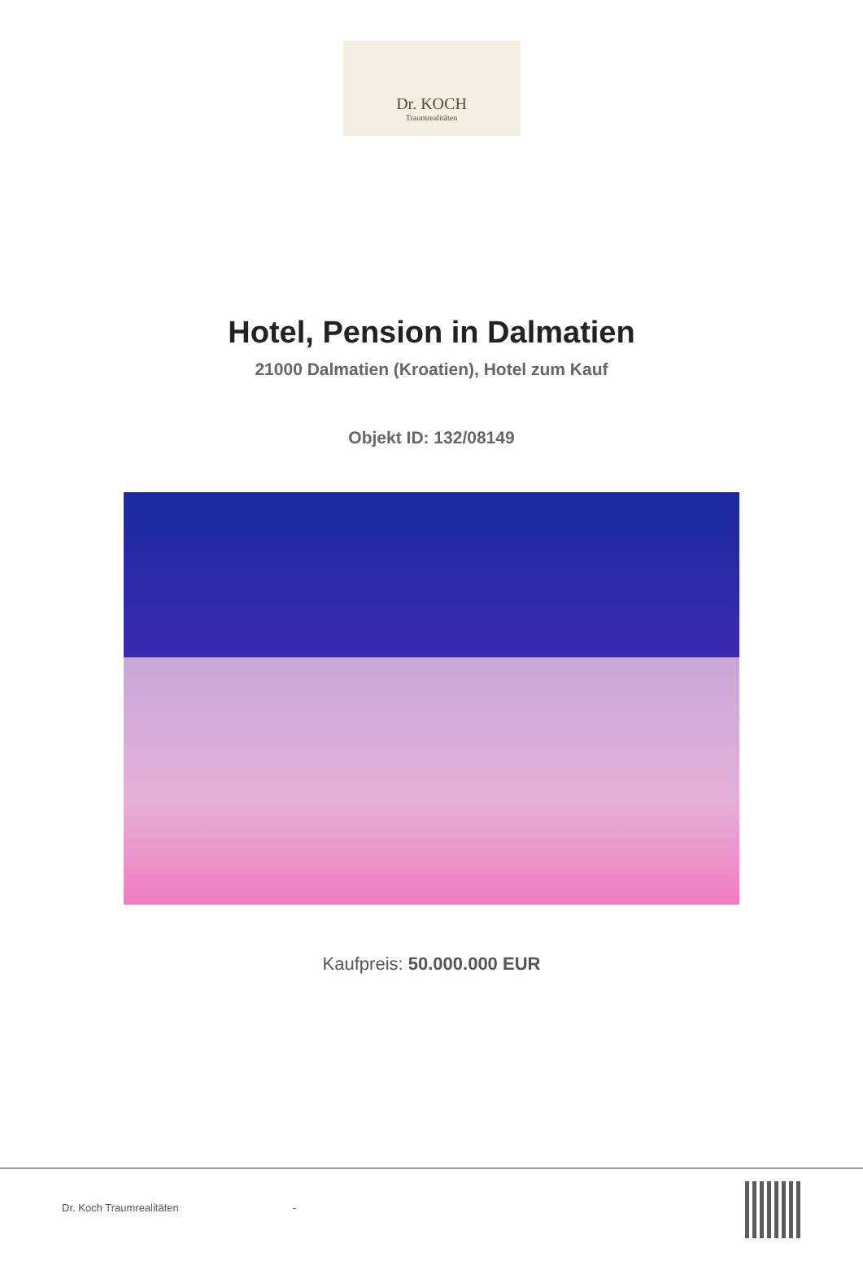Dr. KOCH
Traumrealitäten
Hotel, Pension in Dalmatien
21000 Dalmatien (Kroatien), Hotel zum Kauf
Objekt ID: 132/08149
Kaufpreis: 50.000.000 EUR
Dr. Koch Traumrealitäten -